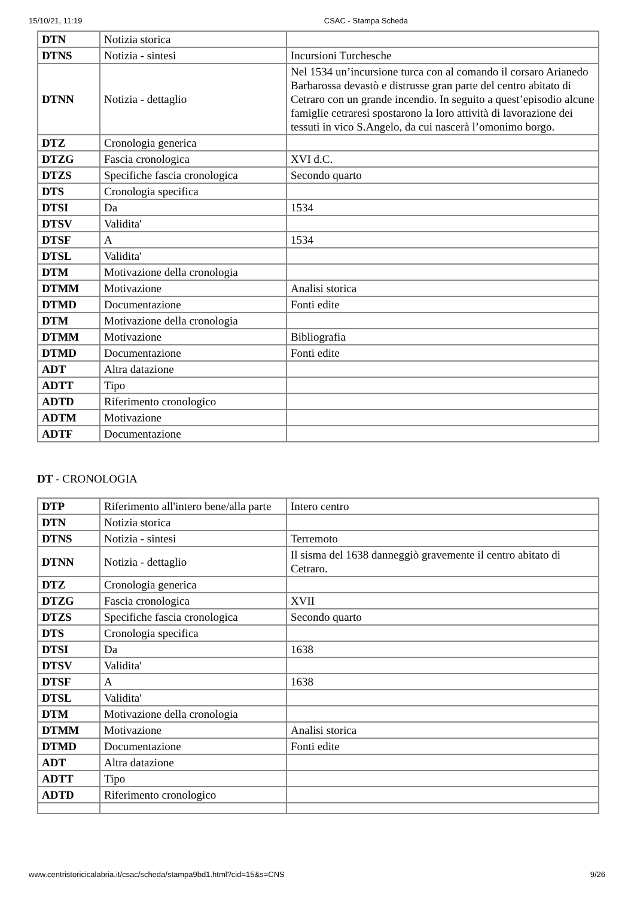15/10/21, 11:19 CSAC - Stampa Scheda
| DTN | Notizia storica | |
| DTNS | Notizia - sintesi | Incursioni Turchesche |
| DTNN | Notizia - dettaglio | Nel 1534 un’incursione turca con al comando il corsaro Arianedo Barbarossa devastò e distrusse gran parte del centro abitato di Cetraro con un grande incendio. In seguito a quest’episodio alcune famiglie cetraresi spostarono la loro attività di lavorazione dei tessuti in vico S.Angelo, da cui nascerà l’omonimo borgo. |
| DTZ | Cronologia generica | |
| DTZG | Fascia cronologica | XVI d.C. |
| DTZS | Specifiche fascia cronologica | Secondo quarto |
| DTS | Cronologia specifica | |
| DTSI | Da | 1534 |
| DTSV | Validita' | |
| DTSF | A | 1534 |
| DTSL | Validita' | |
| DTM | Motivazione della cronologia | |
| DTMM | Motivazione | Analisi storica |
| DTMD | Documentazione | Fonti edite |
| DTM | Motivazione della cronologia | |
| DTMM | Motivazione | Bibliografia |
| DTMD | Documentazione | Fonti edite |
| ADT | Altra datazione | |
| ADTT | Tipo | |
| ADTD | Riferimento cronologico | |
| ADTM | Motivazione | |
| ADTF | Documentazione | |
DT - CRONOLOGIA
| DTP | Riferimento all'intero bene/alla parte | Intero centro |
| DTN | Notizia storica | |
| DTNS | Notizia - sintesi | Terremoto |
| DTNN | Notizia - dettaglio | Il sisma del 1638 danneggiò gravemente il centro abitato di Cetraro. |
| DTZ | Cronologia generica | |
| DTZG | Fascia cronologica | XVII |
| DTZS | Specifiche fascia cronologica | Secondo quarto |
| DTS | Cronologia specifica | |
| DTSI | Da | 1638 |
| DTSV | Validita' | |
| DTSF | A | 1638 |
| DTSL | Validita' | |
| DTM | Motivazione della cronologia | |
| DTMM | Motivazione | Analisi storica |
| DTMD | Documentazione | Fonti edite |
| ADT | Altra datazione | |
| ADTT | Tipo | |
| ADTD | Riferimento cronologico | |
www.centristoricicalabria.it/csac/scheda/stampa9bd1.html?cid=15&s=CNS 9/26